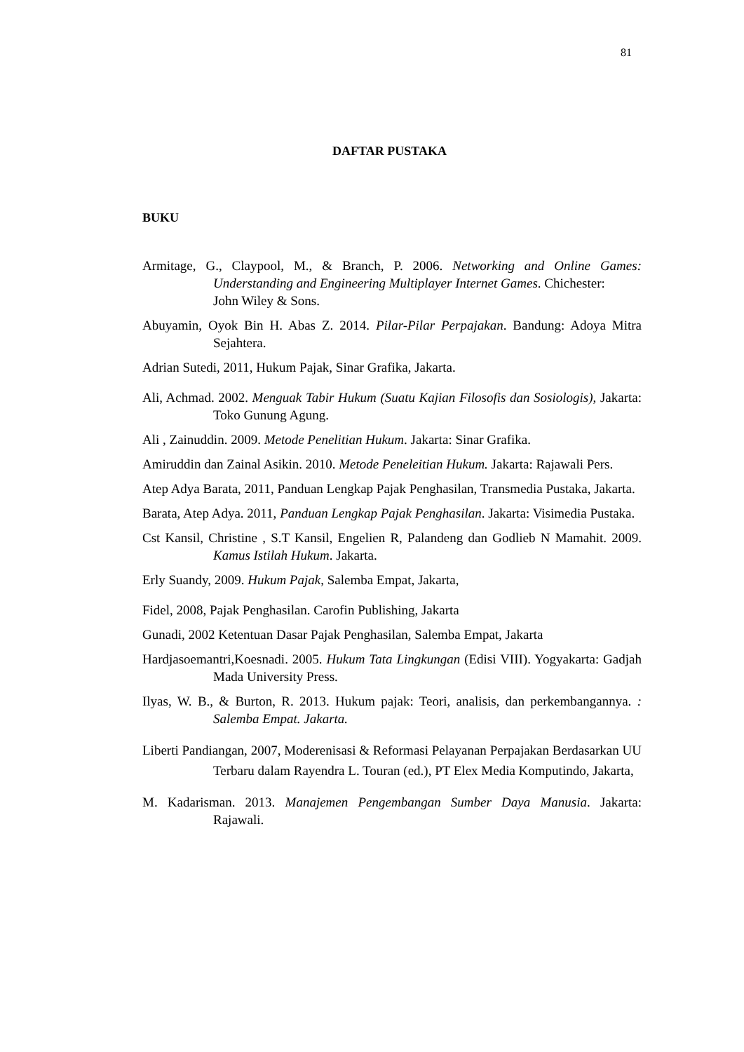81
DAFTAR PUSTAKA
BUKU
Armitage, G., Claypool, M., & Branch, P. 2006. Networking and Online Games: Understanding and Engineering Multiplayer Internet Games. Chichester:
John Wiley & Sons.
Abuyamin, Oyok Bin H. Abas Z. 2014. Pilar-Pilar Perpajakan. Bandung: Adoya Mitra Sejahtera.
Adrian Sutedi, 2011, Hukum Pajak, Sinar Grafika, Jakarta.
Ali, Achmad. 2002. Menguak Tabir Hukum (Suatu Kajian Filosofis dan Sosiologis), Jakarta: Toko Gunung Agung.
Ali , Zainuddin. 2009. Metode Penelitian Hukum. Jakarta: Sinar Grafika.
Amiruddin dan Zainal Asikin. 2010. Metode Peneleitian Hukum. Jakarta: Rajawali Pers.
Atep Adya Barata, 2011, Panduan Lengkap Pajak Penghasilan, Transmedia Pustaka, Jakarta.
Barata, Atep Adya. 2011, Panduan Lengkap Pajak Penghasilan. Jakarta: Visimedia Pustaka.
Cst Kansil, Christine , S.T Kansil, Engelien R, Palandeng dan Godlieb N Mamahit. 2009. Kamus Istilah Hukum. Jakarta.
Erly Suandy, 2009. Hukum Pajak, Salemba Empat, Jakarta,
Fidel, 2008, Pajak Penghasilan. Carofin Publishing, Jakarta
Gunadi, 2002 Ketentuan Dasar Pajak Penghasilan, Salemba Empat, Jakarta
Hardjasoemantri,Koesnadi. 2005. Hukum Tata Lingkungan (Edisi VIII). Yogyakarta: Gadjah Mada University Press.
Ilyas, W. B., & Burton, R. 2013. Hukum pajak: Teori, analisis, dan perkembangannya. : Salemba Empat. Jakarta.
Liberti Pandiangan, 2007, Moderenisasi & Reformasi Pelayanan Perpajakan Berdasarkan UU Terbaru dalam Rayendra L. Touran (ed.), PT Elex Media Komputindo, Jakarta,
M. Kadarisman. 2013. Manajemen Pengembangan Sumber Daya Manusia. Jakarta: Rajawali.